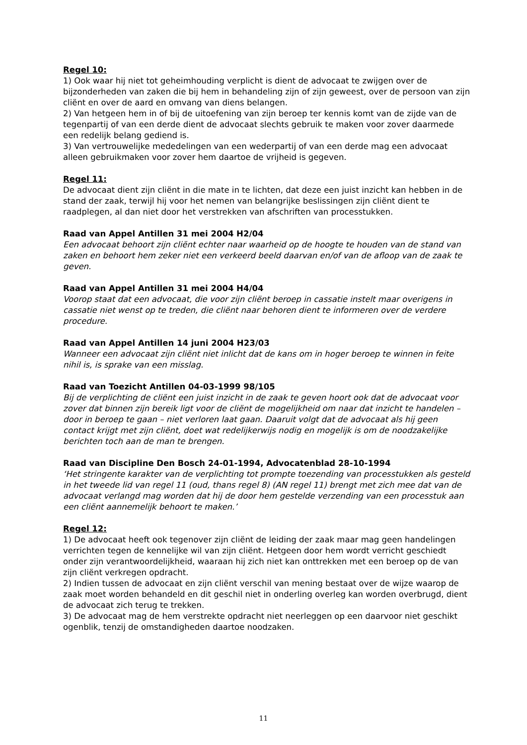Regel 10:
1) Ook waar hij niet tot geheimhouding verplicht is dient de advocaat te zwijgen over de bijzonderheden van zaken die bij hem in behandeling zijn of zijn geweest, over de persoon van zijn cliënt en over de aard en omvang van diens belangen.
2) Van hetgeen hem in of bij de uitoefening van zijn beroep ter kennis komt van de zijde van de tegenpartij of van een derde dient de advocaat slechts gebruik te maken voor zover daarmede een redelijk belang gediend is.
3) Van vertrouwelijke mededelingen van een wederpartij of van een derde mag een advocaat alleen gebruikmaken voor zover hem daartoe de vrijheid is gegeven.
Regel 11:
De advocaat dient zijn cliënt in die mate in te lichten, dat deze een juist inzicht kan hebben in de stand der zaak, terwijl hij voor het nemen van belangrijke beslissingen zijn cliënt dient te raadplegen, al dan niet door het verstrekken van afschriften van processtukken.
Raad van Appel Antillen 31 mei 2004 H2/04
Een advocaat behoort zijn cliënt echter naar waarheid op de hoogte te houden van de stand van zaken en behoort hem zeker niet een verkeerd beeld daarvan en/of van de afloop van de zaak te geven.
Raad van Appel Antillen 31 mei 2004 H4/04
Voorop staat dat een advocaat, die voor zijn cliënt beroep in cassatie instelt maar overigens in cassatie niet wenst op te treden, die cliënt naar behoren dient te informeren over de verdere procedure.
Raad van Appel Antillen 14 juni 2004 H23/03
Wanneer een advocaat zijn cliënt niet inlicht dat de kans om in hoger beroep te winnen in feite nihil is, is sprake van een misslag.
Raad van Toezicht Antillen 04-03-1999 98/105
Bij de verplichting de cliënt een juist inzicht in de zaak te geven hoort ook dat de advocaat voor zover dat binnen zijn bereik ligt voor de cliënt de mogelijkheid om naar dat inzicht te handelen – door in beroep te gaan – niet verloren laat gaan. Daaruit volgt dat de advocaat als hij geen contact krijgt met zijn cliënt, doet wat redelijkerwijs nodig en mogelijk is om de noodzakelijke berichten toch aan de man te brengen.
Raad van Discipline Den Bosch 24-01-1994, Advocatenblad 28-10-1994
‘Het stringente karakter van de verplichting tot prompte toezending van processtukken als gesteld in het tweede lid van regel 11 (oud, thans regel 8) (AN regel 11) brengt met zich mee dat van de advocaat verlangd mag worden dat hij de door hem gestelde verzending van een processtuk aan een cliënt aannemelijk behoort te maken.’
Regel 12:
1) De advocaat heeft ook tegenover zijn cliënt de leiding der zaak maar mag geen handelingen verrichten tegen de kennelijke wil van zijn cliënt. Hetgeen door hem wordt verricht geschiedt onder zijn verantwoordelijkheid, waaraan hij zich niet kan onttrekken met een beroep op de van zijn cliënt verkregen opdracht.
2) Indien tussen de advocaat en zijn cliënt verschil van mening bestaat over de wijze waarop de zaak moet worden behandeld en dit geschil niet in onderling overleg kan worden overbrugd, dient de advocaat zich terug te trekken.
3) De advocaat mag de hem verstrekte opdracht niet neerleggen op een daarvoor niet geschikt ogenblik, tenzij de omstandigheden daartoe noodzaken.
11